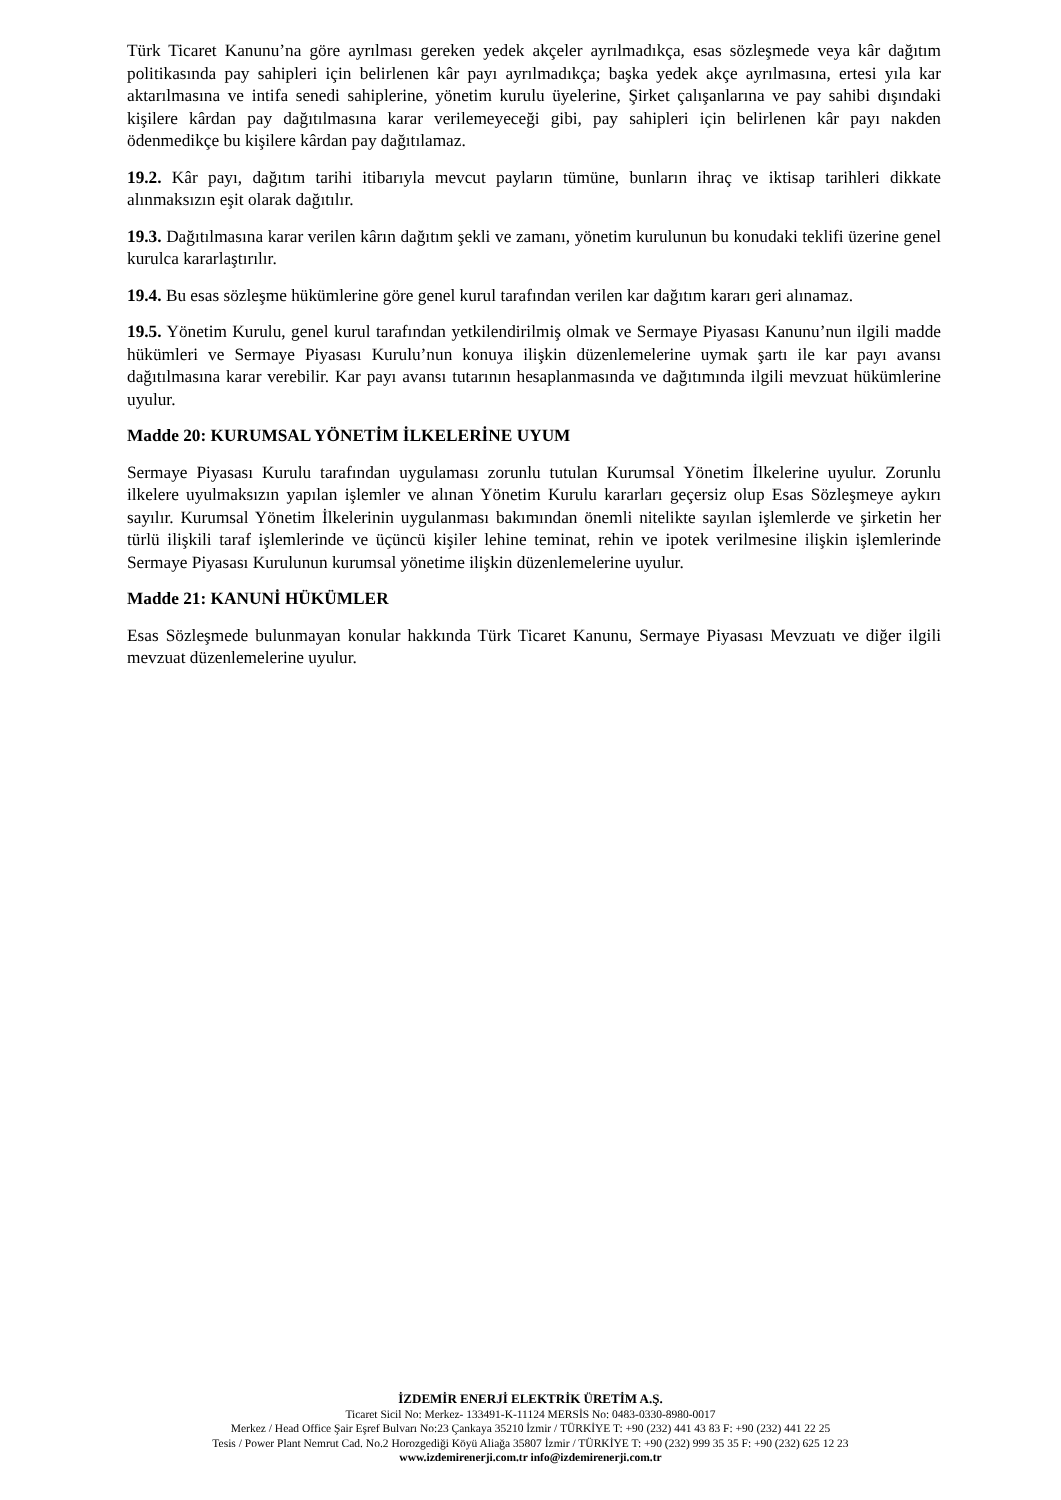Türk Ticaret Kanunu’na göre ayrılması gereken yedek akçeler ayrılmadıkça, esas sözleşmede veya kâr dağıtım politikasında pay sahipleri için belirlenen kâr payı ayrılmadıkça; başka yedek akçe ayrılmasına, ertesi yıla kar aktarılmasına ve intifa senedi sahiplerine, yönetim kurulu üyelerine, Şirket çalışanlarına ve pay sahibi dışındaki kişilere kârdan pay dağıtılmasına karar verilemeyeceği gibi, pay sahipleri için belirlenen kâr payı nakden ödenmedikçe bu kişilere kârdan pay dağıtılamaz.
19.2. Kâr payı, dağıtım tarihi itibarıyla mevcut payların tümüne, bunların ihraç ve iktisap tarihleri dikkate alınmaksızın eşit olarak dağıtılır.
19.3. Dağıtılmasına karar verilen kârın dağıtım şekli ve zamanı, yönetim kurulunun bu konudaki teklifi üzerine genel kurulca kararlaştırılır.
19.4. Bu esas sözleşme hükümlerine göre genel kurul tarafından verilen kar dağıtım kararı geri alınamaz.
19.5. Yönetim Kurulu, genel kurul tarafından yetkilendirilmiş olmak ve Sermaye Piyasası Kanunu’nun ilgili madde hükümleri ve Sermaye Piyasası Kurulu’nun konuya ilişkin düzenlemelerine uymak şartı ile kar payı avansı dağıtılmasına karar verebilir. Kar payı avansı tutarının hesaplanmasında ve dağıtımında ilgili mevzuat hükümlerine uyulur.
Madde 20: KURUMSAL YÖNETİM İLKELERİNE UYUM
Sermaye Piyasası Kurulu tarafından uygulaması zorunlu tutulan Kurumsal Yönetim İlkelerine uyulur. Zorunlu ilkelere uyulmaksızın yapılan işlemler ve alınan Yönetim Kurulu kararları geçersiz olup Esas Sözleşmeye aykırı sayılır. Kurumsal Yönetim İlkelerinin uygulanması bakımından önemli nitelikte sayılan işlemlerde ve şirketin her türlü ilişkili taraf işlemlerinde ve üçüncü kişiler lehine teminat, rehin ve ipotek verilmesine ilişkin işlemlerinde Sermaye Piyasası Kurulunun kurumsal yönetime ilişkin düzenlemelerine uyulur.
Madde 21: KANUNİ HÜKÜMLER
Esas Sözleşmede bulunmayan konular hakkında Türk Ticaret Kanunu, Sermaye Piyasası Mevzuatı ve diğer ilgili mevzuat düzenlemelerine uyulur.
İZDEMİR ENERJİ ELEKTRİK ÜRETİM A.Ş.
Ticaret Sicil No: Merkez- 133491-K-11124 MERSİS No: 0483-0330-8980-0017
Merkez / Head Office Şair Eşref Bulvarı No:23 Çankaya 35210 İzmir / TÜRKİYE T: +90 (232) 441 43 83 F: +90 (232) 441 22 25
Tesis / Power Plant Nemrut Cad. No.2 Horozgediği Köyü Aliağa 35807 İzmir / TÜRKİYE T: +90 (232) 999 35 35 F: +90 (232) 625 12 23
www.izdemirenerji.com.tr info@izdemirenerji.com.tr